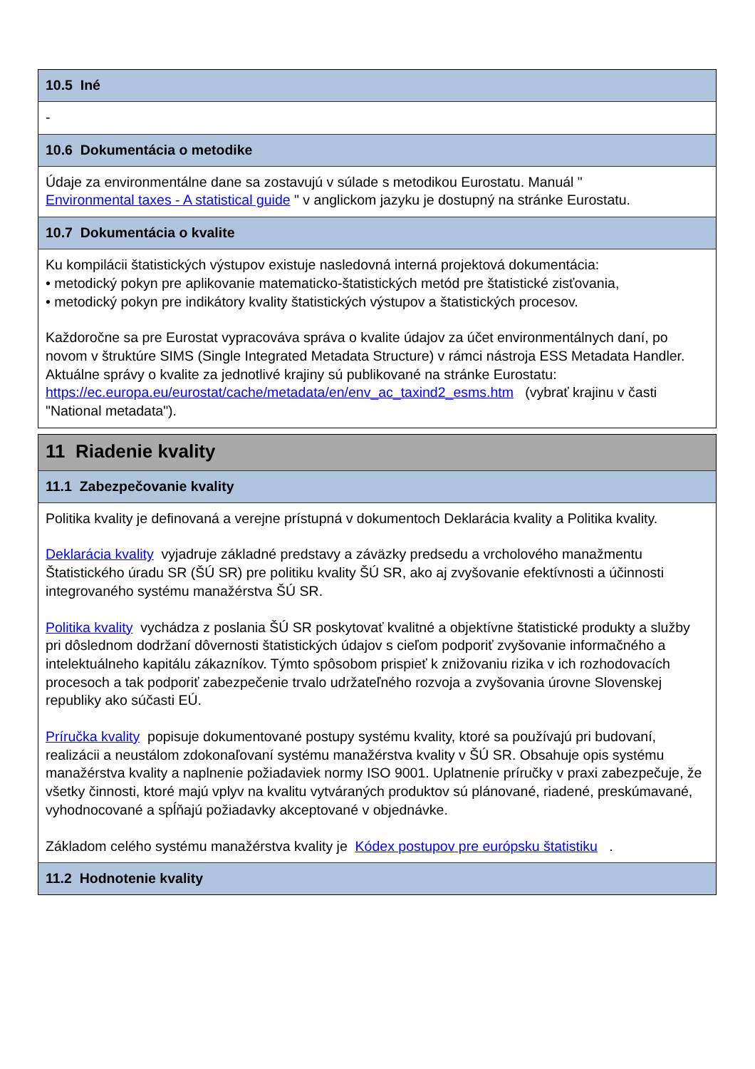10.5 Iné
-
10.6 Dokumentácia o metodike
Údaje za environmentálne dane sa zostavujú v súlade s metodikou Eurostatu. Manuál "
Environmental taxes - A statistical guide " v anglickom jazyku je dostupný na stránke Eurostatu.
10.7 Dokumentácia o kvalite
Ku kompilácii štatistických výstupov existuje nasledovná interná projektová dokumentácia:
• metodický pokyn pre aplikovanie matematicko-štatistických metód pre štatistické zisťovania,
• metodický pokyn pre indikátory kvality štatistických výstupov a štatistických procesov.
Každoročne sa pre Eurostat vypracováva správa o kvalite údajov za účet environmentálnych daní, po novom v štruktúre SIMS (Single Integrated Metadata Structure) v rámci nástroja ESS Metadata Handler. Aktuálne správy o kvalite za jednotlivé krajiny sú publikované na stránke Eurostatu: https://ec.europa.eu/eurostat/cache/metadata/en/env_ac_taxind2_esms.htm (vybrať krajinu v časti "National metadata").
11 Riadenie kvality
11.1 Zabezpečovanie kvality
Politika kvality je definovaná a verejne prístupná v dokumentoch Deklarácia kvality a Politika kvality.
Deklarácia kvality vyjadruje základné predstavy a záväzky predsedu a vrcholového manažmentu Štatistického úradu SR (ŠÚ SR) pre politiku kvality ŠÚ SR, ako aj zvyšovanie efektívnosti a účinnosti integrovaného systému manažérstva ŠÚ SR.
Politika kvality vychádza z poslania ŠÚ SR poskytovať kvalitné a objektívne štatistické produkty a služby pri dôslednom dodržaní dôvernosti štatistických údajov s cieľom podporiť zvyšovanie informačného a intelektuálneho kapitálu zákazníkov. Týmto spôsobom prispieť k znižovaniu rizika v ich rozhodovacích procesoch a tak podporiť zabezpečenie trvalo udržateľného rozvoja a zvyšovania úrovne Slovenskej republiky ako súčasti EÚ.
Príručka kvality popisuje dokumentované postupy systému kvality, ktoré sa používajú pri budovaní, realizácii a neustálom zdokonaľovaní systému manažérstva kvality v ŠÚ SR. Obsahuje opis systému manažérstva kvality a naplnenie požiadaviek normy ISO 9001. Uplatnenie príručky v praxi zabezpečuje, že všetky činnosti, ktoré majú vplyv na kvalitu vytváraných produktov sú plánované, riadené, preskúmavané, vyhodnocované a spĺňajú požiadavky akceptované v objednávke.
Základom celého systému manažérstva kvality je Kódex postupov pre európsku štatistiku .
11.2 Hodnotenie kvality